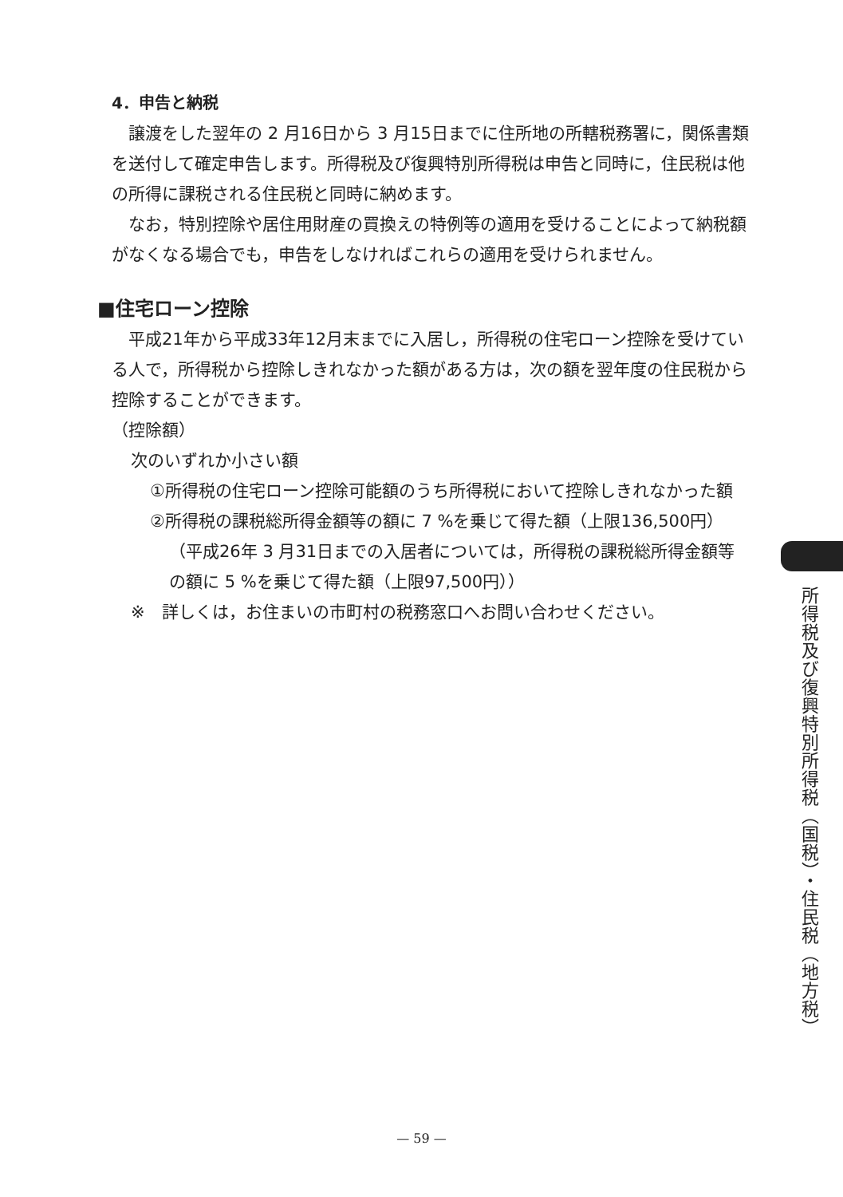4．申告と納税
譲渡をした翌年の 2 月16日から 3 月15日までに住所地の所轄税務署に，関係書類を送付して確定申告します。所得税及び復興特別所得税は申告と同時に，住民税は他の所得に課税される住民税と同時に納めます。
なお，特別控除や居住用財産の買換えの特例等の適用を受けることによって納税額がなくなる場合でも，申告をしなければこれらの適用を受けられません。
■住宅ローン控除
平成21年から平成33年12月末までに入居し，所得税の住宅ローン控除を受けている人で，所得税から控除しきれなかった額がある方は，次の額を翌年度の住民税から控除することができます。
（控除額）
次のいずれか小さい額
①所得税の住宅ローン控除可能額のうち所得税において控除しきれなかった額
②所得税の課税総所得金額等の額に 7 %を乗じて得た額（上限136,500円）
（平成26年 3 月31日までの入居者については，所得税の課税総所得金額等の額に 5 %を乗じて得た額（上限97,500円））
※　詳しくは，お住まいの市町村の税務窓口へお問い合わせください。
所得税及び復興特別所得税（国税）・住民税（地方税）
— 59 —